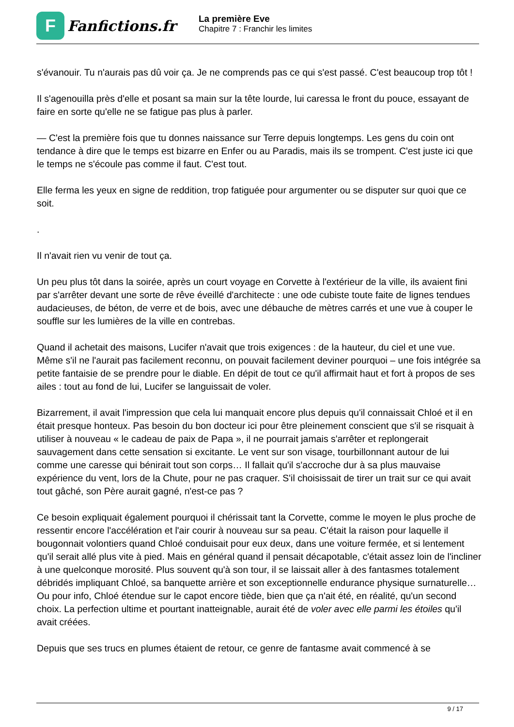F
Fanfictions.fr
La première Eve
Chapitre 7 : Franchir les limites
s'évanouir. Tu n'aurais pas dû voir ça. Je ne comprends pas ce qui s'est passé. C'est beaucoup trop tôt !
Il s'agenouilla près d'elle et posant sa main sur la tête lourde, lui caressa le front du pouce, essayant de faire en sorte qu'elle ne se fatigue pas plus à parler.
— C'est la première fois que tu donnes naissance sur Terre depuis longtemps. Les gens du coin ont tendance à dire que le temps est bizarre en Enfer ou au Paradis, mais ils se trompent. C'est juste ici que le temps ne s'écoule pas comme il faut. C'est tout.
Elle ferma les yeux en signe de reddition, trop fatiguée pour argumenter ou se disputer sur quoi que ce soit.
.
Il n'avait rien vu venir de tout ça.
Un peu plus tôt dans la soirée, après un court voyage en Corvette à l'extérieur de la ville, ils avaient fini par s'arrêter devant une sorte de rêve éveillé d'architecte : une ode cubiste toute faite de lignes tendues audacieuses, de béton, de verre et de bois, avec une débauche de mètres carrés et une vue à couper le souffle sur les lumières de la ville en contrebas.
Quand il achetait des maisons, Lucifer n'avait que trois exigences : de la hauteur, du ciel et une vue. Même s'il ne l'aurait pas facilement reconnu, on pouvait facilement deviner pourquoi – une fois intégrée sa petite fantaisie de se prendre pour le diable. En dépit de tout ce qu'il affirmait haut et fort à propos de ses ailes : tout au fond de lui, Lucifer se languissait de voler.
Bizarrement, il avait l'impression que cela lui manquait encore plus depuis qu'il connaissait Chloé et il en était presque honteux. Pas besoin du bon docteur ici pour être pleinement conscient que s'il se risquait à utiliser à nouveau « le cadeau de paix de Papa », il ne pourrait jamais s'arrêter et replongerait sauvagement dans cette sensation si excitante. Le vent sur son visage, tourbillonnant autour de lui comme une caresse qui bénirait tout son corps… Il fallait qu'il s'accroche dur à sa plus mauvaise expérience du vent, lors de la Chute, pour ne pas craquer. S'il choisissait de tirer un trait sur ce qui avait tout gâché, son Père aurait gagné, n'est-ce pas ?
Ce besoin expliquait également pourquoi il chérissait tant la Corvette, comme le moyen le plus proche de ressentir encore l'accélération et l'air courir à nouveau sur sa peau. C'était la raison pour laquelle il bougonnait volontiers quand Chloé conduisait pour eux deux, dans une voiture fermée, et si lentement qu'il serait allé plus vite à pied. Mais en général quand il pensait décapotable, c'était assez loin de l'incliner à une quelconque morosité. Plus souvent qu'à son tour, il se laissait aller à des fantasmes totalement débridés impliquant Chloé, sa banquette arrière et son exceptionnelle endurance physique surnaturelle… Ou pour info, Chloé étendue sur le capot encore tiède, bien que ça n'ait été, en réalité, qu'un second choix. La perfection ultime et pourtant inatteignable, aurait été de voler avec elle parmi les étoiles qu'il avait créées.
Depuis que ses trucs en plumes étaient de retour, ce genre de fantasme avait commencé à se
9 / 17